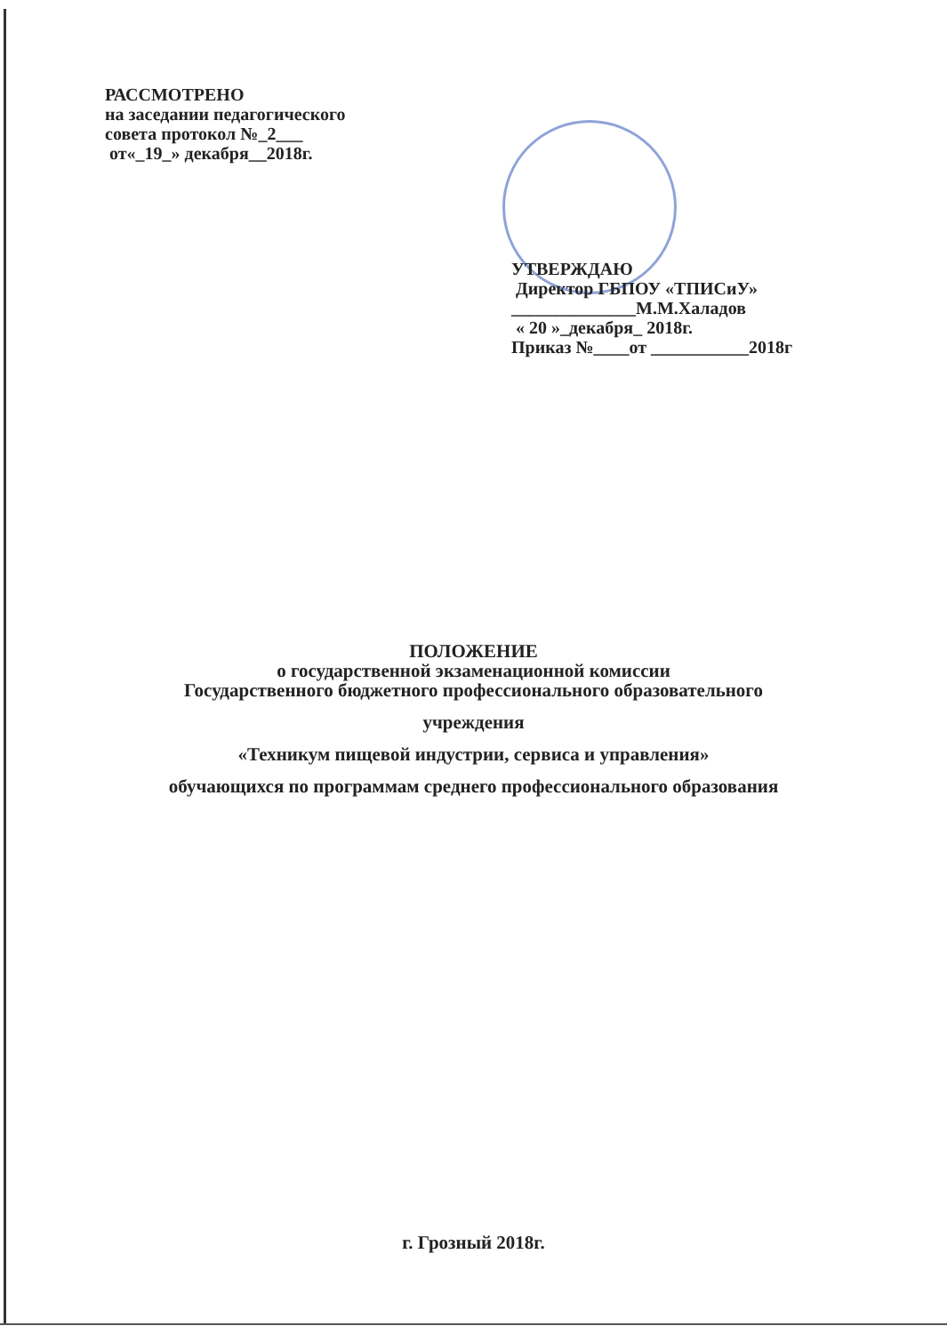РАССМОТРЕНО
на заседании педагогического
совета протокол №_2___
от«_19_» декабря__2018г.
УТВЕРЖДАЮ
Директор ГБПОУ «ТПИСиУ»
______________М.М.Халадов
« 20 »_декабря_ 2018г.
Приказ №____от ___________2018г
ПОЛОЖЕНИЕ
о государственной экзаменационной комиссии
Государственного бюджетного профессионального образовательного
учреждения
«Техникум пищевой индустрии, сервиса и управления»
обучающихся по программам среднего профессионального образования
г. Грозный 2018г.